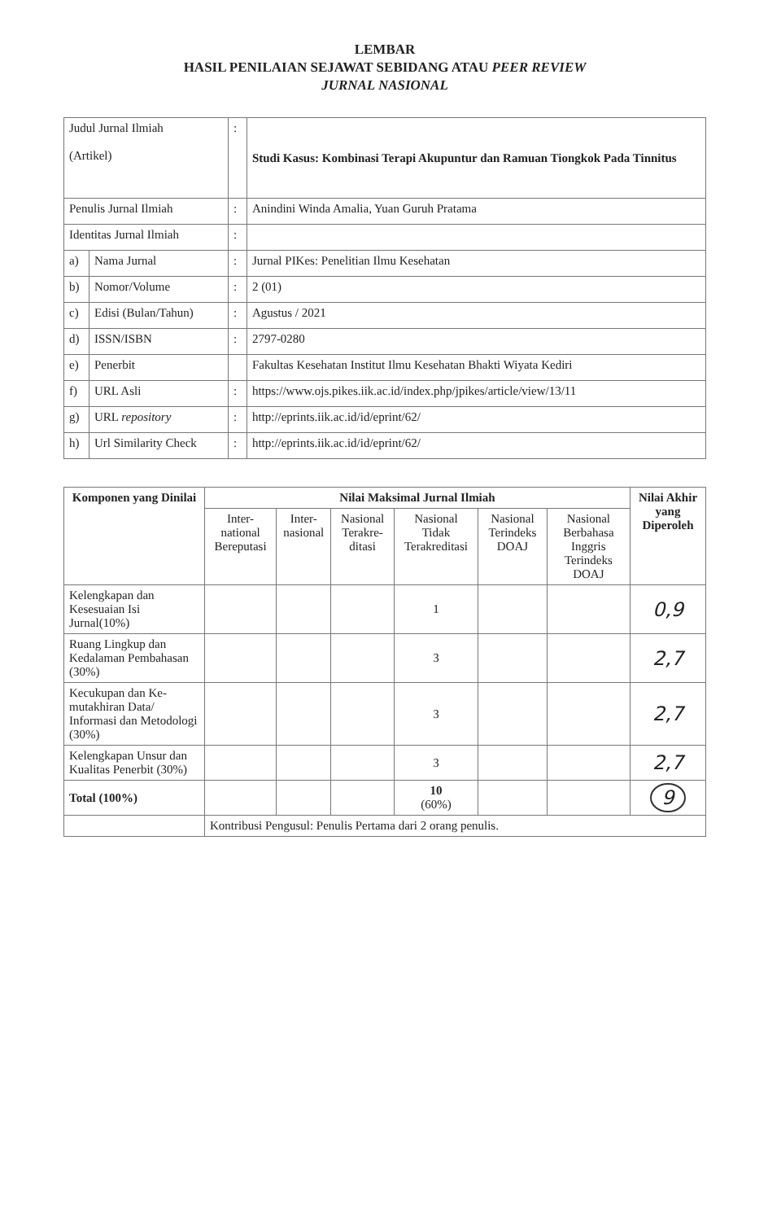LEMBAR
HASIL PENILAIAN SEJAWAT SEBIDANG ATAU PEER REVIEW
JURNAL NASIONAL
| Judul Jurnal Ilmiah (Artikel) | | : | Studi Kasus: Kombinasi Terapi Akupuntur dan Ramuan Tiongkok Pada Tinnitus |
| Penulis Jurnal Ilmiah | | : | Anindini Winda Amalia, Yuan Guruh Pratama |
| Identitas Jurnal Ilmiah | | : | |
| a) | Nama Jurnal | : | Jurnal PIKes: Penelitian Ilmu Kesehatan |
| b) | Nomor/Volume | : | 2 (01) |
| c) | Edisi (Bulan/Tahun) | : | Agustus / 2021 |
| d) | ISSN/ISBN | : | 2797-0280 |
| e) | Penerbit | | Fakultas Kesehatan Institut Ilmu Kesehatan Bhakti Wiyata Kediri |
| f) | URL Asli | : | https://www.ojs.pikes.iik.ac.id/index.php/jpikes/article/view/13/11 |
| g) | URL repository | : | http://eprints.iik.ac.id/id/eprint/62/ |
| h) | Url Similarity Check | : | http://eprints.iik.ac.id/id/eprint/62/ |
| Komponen yang Dinilai | Nilai Maksimal Jurnal Ilmiah | | | | | | Nilai Akhir yang Diperoleh |
| --- | --- | --- | --- | --- | --- | --- | --- |
| | Inter-national Bereputasi | Inter-nasional | Nasional Terakre-ditasi | Nasional Tidak Terakreditasi | Nasional Terindeks DOAJ | Nasional Berbahasa Inggris Terindeks DOAJ | |
| Kelengkapan dan Kesesuaian Isi Jurnal(10%) | | | | 1 | | | 0,9 |
| Ruang Lingkup dan Kedalaman Pembahasan (30%) | | | | 3 | | | 2,7 |
| Kecukupan dan Ke-mutakhiran Data/ Informasi dan Metodologi (30%) | | | | 3 | | | 2,7 |
| Kelengkapan Unsur dan Kualitas Penerbit (30%) | | | | 3 | | | 2,7 |
| Total (100%) | | | | 10 (60%) | | | 9 |
| | Kontribusi Pengusul: Penulis Pertama dari 2 orang penulis. | | | | | | |